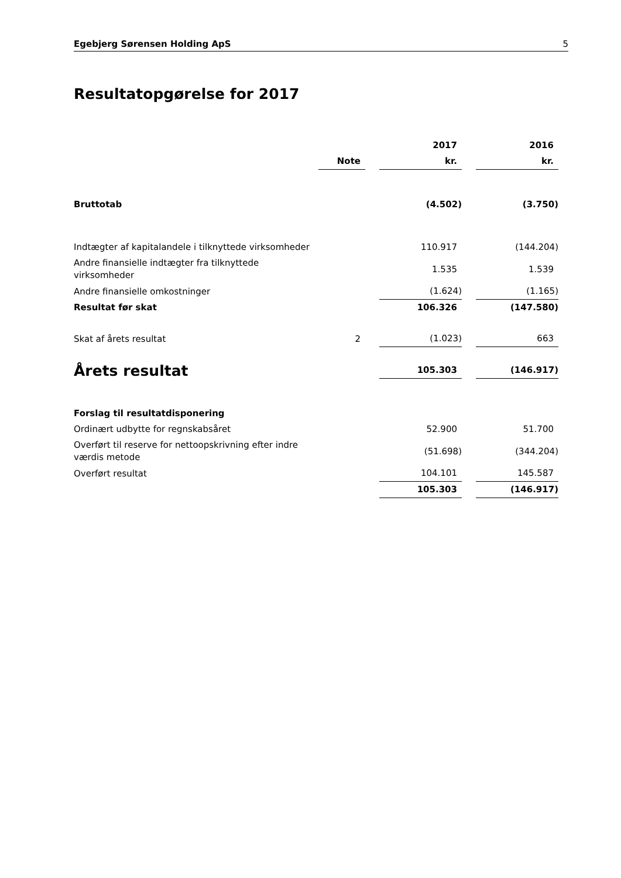Egebjerg Sørensen Holding ApS 5
Resultatopgørelse for 2017
| | | | 2017 | | 2016 |
| --- | --- | --- | --- | --- | --- |
| | Note | | kr. | | kr. |
| Bruttotab | | | (4.502) | | (3.750) |
| Indtægter af kapitalandele i tilknyttede virksomheder | | | 110.917 | | (144.204) |
| Andre finansielle indtægter fra tilknyttede virksomheder | | | 1.535 | | 1.539 |
| Andre finansielle omkostninger | | | (1.624) | | (1.165) |
| Resultat før skat | | | 106.326 | | (147.580) |
| Skat af årets resultat | 2 | | (1.023) | | 663 |
| Årets resultat | | | 105.303 | | (146.917) |
| Forslag til resultatdisponering | | | | | |
| Ordinært udbytte for regnskabsåret | | | 52.900 | | 51.700 |
| Overført til reserve for nettoopskrivning efter indre værdis metode | | | (51.698) | | (344.204) |
| Overført resultat | | | 104.101 | | 145.587 |
| | | | 105.303 | | (146.917) |